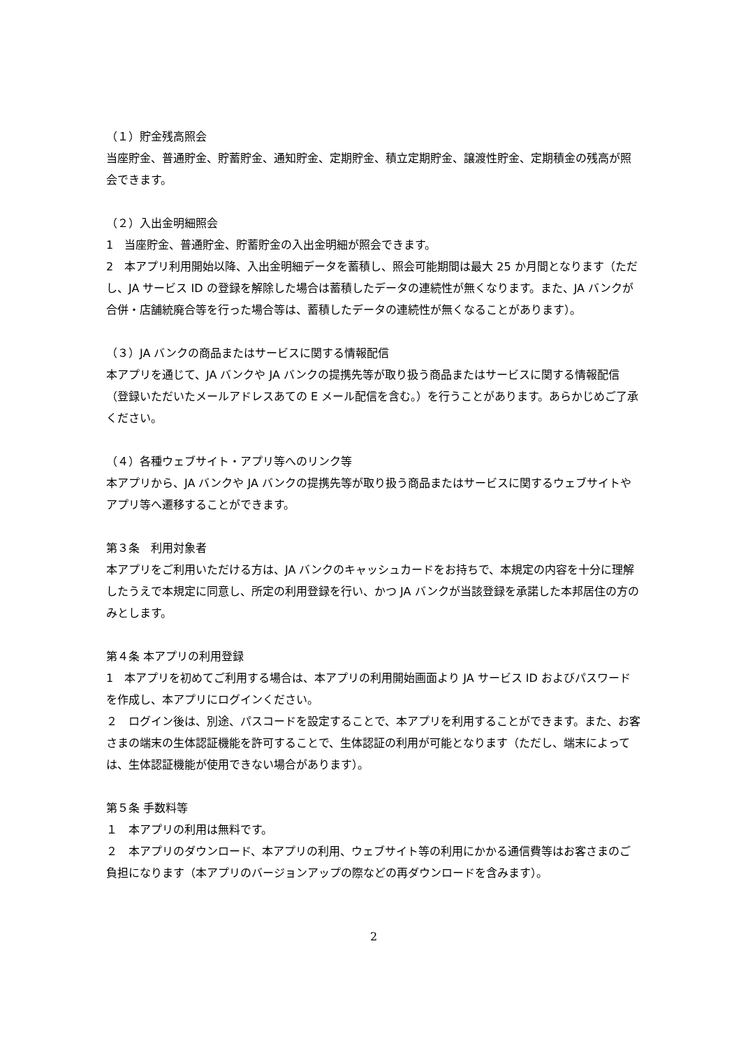（１）貯金残高照会
当座貯金、普通貯金、貯蓄貯金、通知貯金、定期貯金、積立定期貯金、譲渡性貯金、定期積金の残高が照会できます。
（２）入出金明細照会
1　当座貯金、普通貯金、貯蓄貯金の入出金明細が照会できます。
2　本アプリ利用開始以降、入出金明細データを蓄積し、照会可能期間は最大 25 か月間となります（ただし、JA サービス ID の登録を解除した場合は蓄積したデータの連続性が無くなります。また、JA バンクが合併・店舗統廃合等を行った場合等は、蓄積したデータの連続性が無くなることがあります）。
（３）JA バンクの商品またはサービスに関する情報配信
本アプリを通じて、JA バンクや JA バンクの提携先等が取り扱う商品またはサービスに関する情報配信（登録いただいたメールアドレスあての E メール配信を含む。）を行うことがあります。あらかじめご了承ください。
（４）各種ウェブサイト・アプリ等へのリンク等
本アプリから、JA バンクや JA バンクの提携先等が取り扱う商品またはサービスに関するウェブサイトやアプリ等へ遷移することができます。
第３条　利用対象者
本アプリをご利用いただける方は、JA バンクのキャッシュカードをお持ちで、本規定の内容を十分に理解したうえで本規定に同意し、所定の利用登録を行い、かつ JA バンクが当該登録を承諾した本邦居住の方のみとします。
第４条 本アプリの利用登録
1　本アプリを初めてご利用する場合は、本アプリの利用開始画面より JA サービス ID およびパスワードを作成し、本アプリにログインください。
２　ログイン後は、別途、パスコードを設定することで、本アプリを利用することができます。また、お客さまの端末の生体認証機能を許可することで、生体認証の利用が可能となります（ただし、端末によっては、生体認証機能が使用できない場合があります）。
第５条 手数料等
１　本アプリの利用は無料です。
２　本アプリのダウンロード、本アプリの利用、ウェブサイト等の利用にかかる通信費等はお客さまのご負担になります（本アプリのバージョンアップの際などの再ダウンロードを含みます）。
2